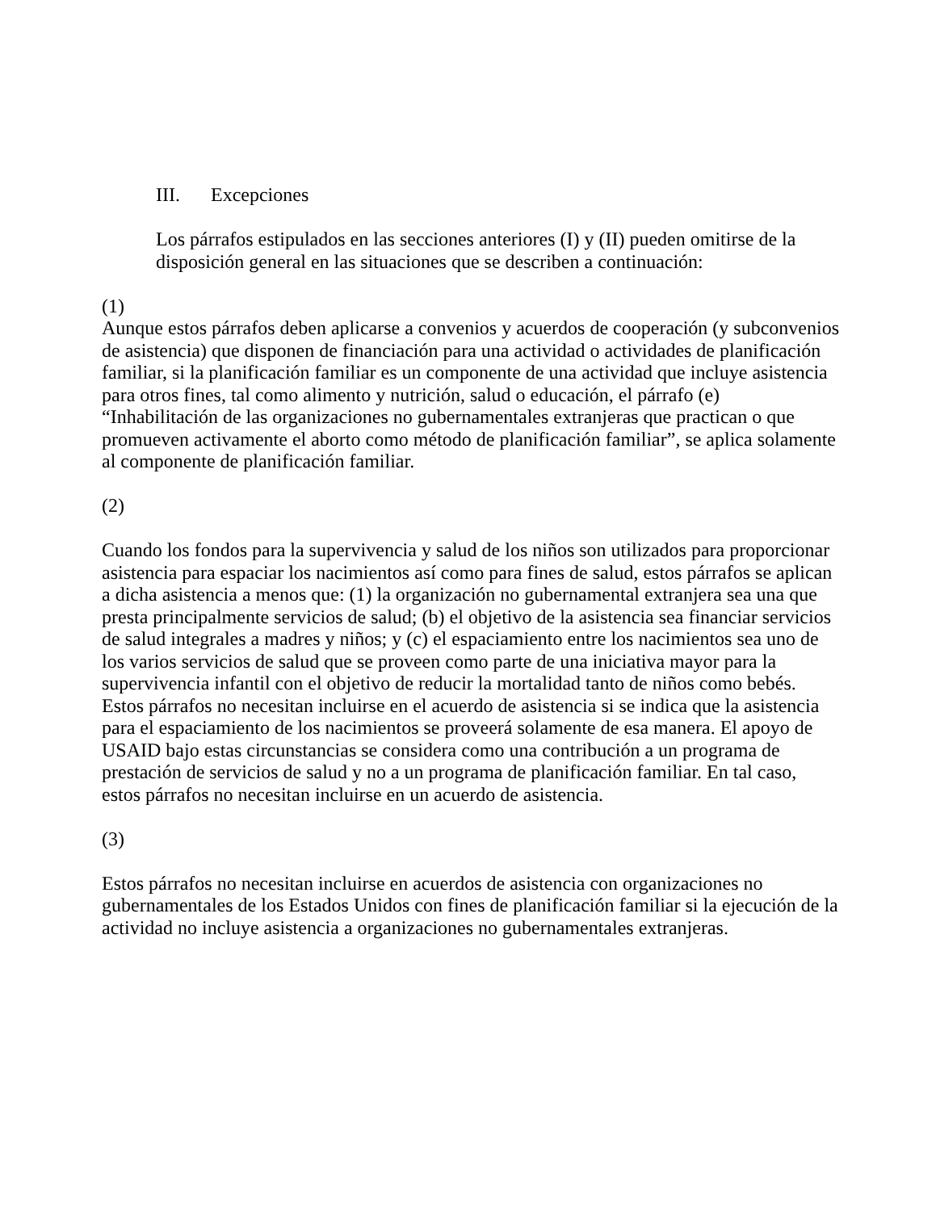III. Excepciones
Los párrafos estipulados en las secciones anteriores (I) y (II) pueden omitirse de la disposición general en las situaciones que se describen a continuación:
(1)
Aunque estos párrafos deben aplicarse a convenios y acuerdos de cooperación (y subconvenios de asistencia) que disponen de financiación para una actividad o actividades de planificación familiar, si la planificación familiar es un componente de una actividad que incluye asistencia para otros fines, tal como alimento y nutrición, salud o educación, el párrafo (e) “Inhabilitación de las organizaciones no gubernamentales extranjeras que practican o que promueven activamente el aborto como método de planificación familiar”, se aplica solamente al componente de planificación familiar.
(2)
Cuando los fondos para la supervivencia y salud de los niños son utilizados para proporcionar asistencia para espaciar los nacimientos así como para fines de salud, estos párrafos se aplican a dicha asistencia a menos que: (1) la organización no gubernamental extranjera sea una que presta principalmente servicios de salud; (b) el objetivo de la asistencia sea financiar servicios de salud integrales a madres y niños; y (c) el espaciamiento entre los nacimientos sea uno de los varios servicios de salud que se proveen como parte de una iniciativa mayor para la supervivencia infantil con el objetivo de reducir la mortalidad tanto de niños como bebés. Estos párrafos no necesitan incluirse en el acuerdo de asistencia si se indica que la asistencia para el espaciamiento de los nacimientos se proveerá solamente de esa manera. El apoyo de USAID bajo estas circunstancias se considera como una contribución a un programa de prestación de servicios de salud y no a un programa de planificación familiar. En tal caso, estos párrafos no necesitan incluirse en un acuerdo de asistencia.
(3)
Estos párrafos no necesitan incluirse en acuerdos de asistencia con organizaciones no gubernamentales de los Estados Unidos con fines de planificación familiar si la ejecución de la actividad no incluye asistencia a organizaciones no gubernamentales extranjeras.